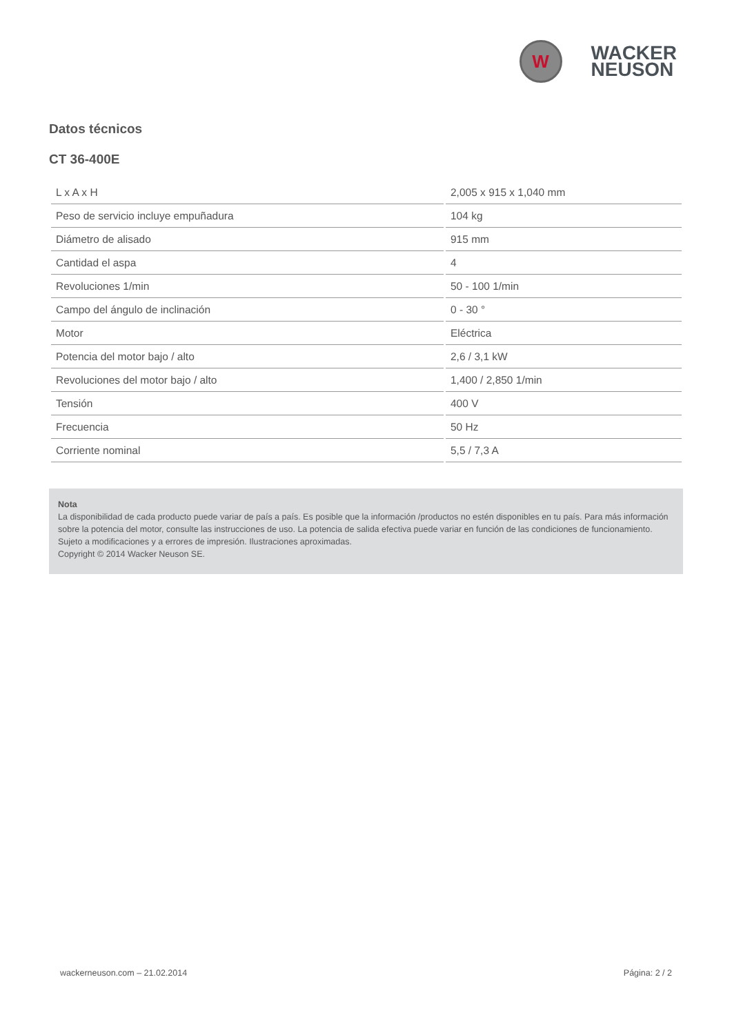W
WACKER
NEUSON
Datos técnicos
CT 36-400E
| L x A x H | 2,005 x 915 x 1,040 mm |
| Peso de servicio incluye empuñadura | 104 kg |
| Diámetro de alisado | 915 mm |
| Cantidad el aspa | 4 |
| Revoluciones 1/min | 50 - 100 1/min |
| Campo del ángulo de inclinación | 0 - 30 ° |
| Motor | Eléctrica |
| Potencia del motor bajo / alto | 2,6 / 3,1 kW |
| Revoluciones del motor bajo / alto | 1,400 / 2,850 1/min |
| Tensión | 400 V |
| Frecuencia | 50 Hz |
| Corriente nominal | 5,5 / 7,3 A |
Nota
La disponibilidad de cada producto puede variar de país a país. Es posible que la información /productos no estén disponibles en tu país. Para más información sobre la potencia del motor, consulte las instrucciones de uso. La potencia de salida efectiva puede variar en función de las condiciones de funcionamiento.
Sujeto a modificaciones y a errores de impresión. Ilustraciones aproximadas.
Copyright © 2014 Wacker Neuson SE.
wackerneuson.com – 21.02.2014 Página: 2 / 2